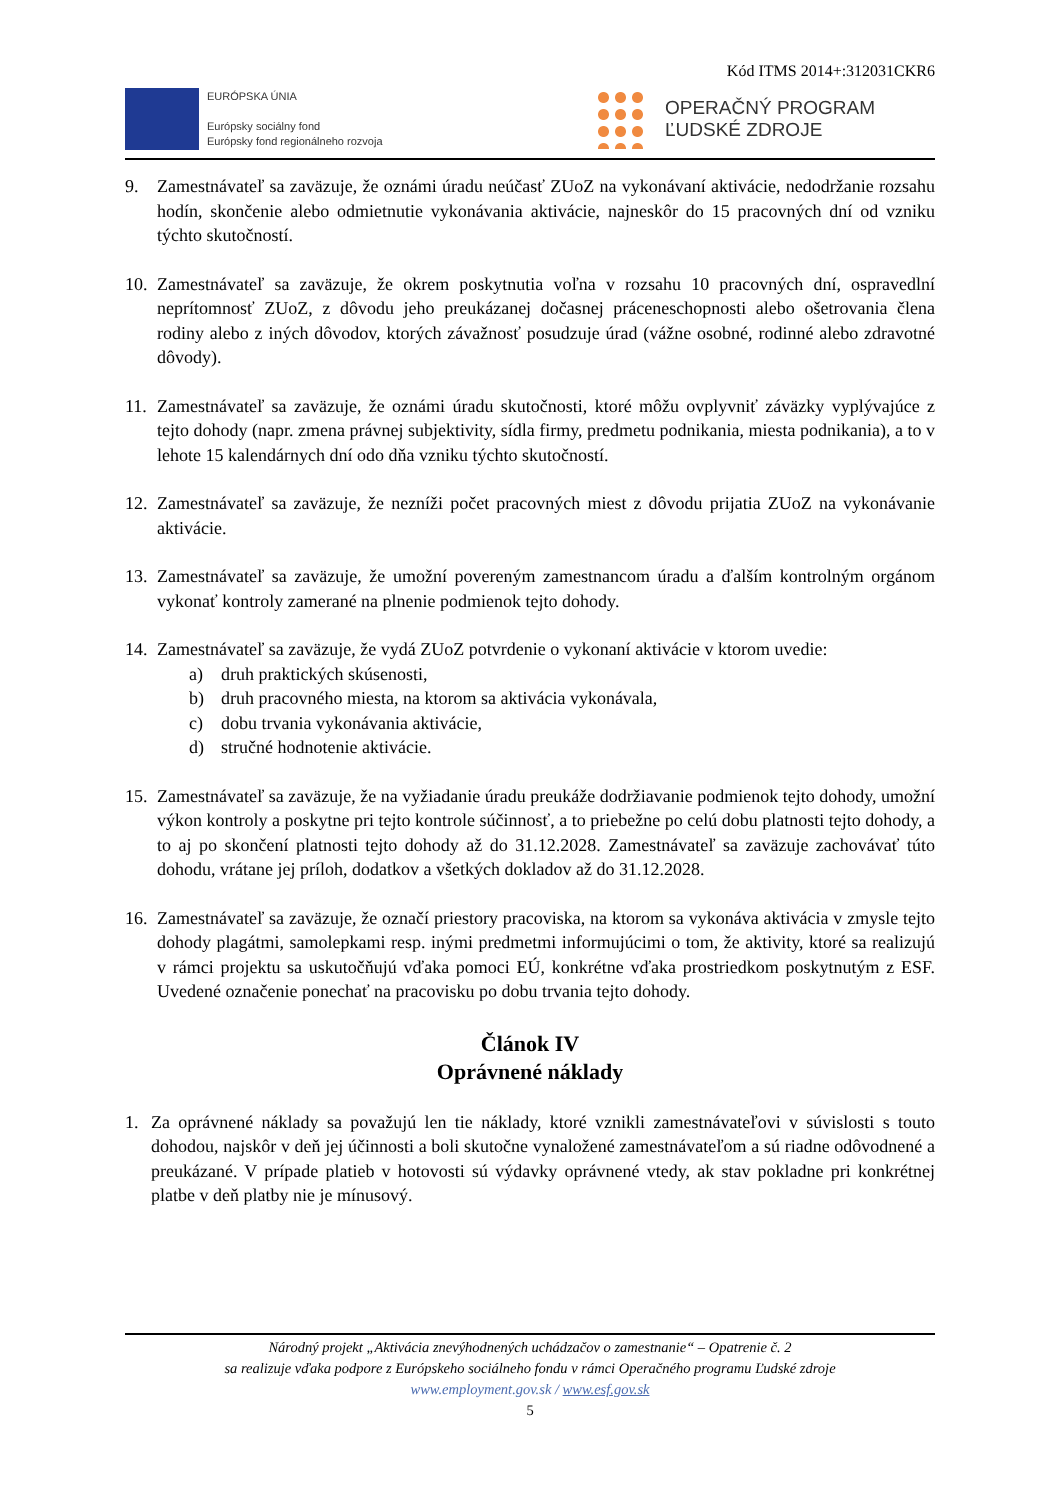Kód ITMS 2014+:312031CKR6
EURÓPSKA ÚNIA
Európsky sociálny fond
Európsky fond regionálneho rozvoja
OPERAČNÝ PROGRAM
ĽUDSKÉ ZDROJE
9. Zamestnávateľ sa zaväzuje, že oznámi úradu neúčasť ZUoZ na vykonávaní aktivácie, nedodržanie rozsahu hodín, skončenie alebo odmietnutie vykonávania aktivácie, najneskôr do 15 pracovných dní od vzniku týchto skutočností.
10.
Zamestnávateľ sa zaväzuje, že okrem poskytnutia voľna v rozsahu 10 pracovných dní, ospravedlní neprítomnosť ZUoZ, z dôvodu jeho preukázanej dočasnej práceneschopnosti alebo ošetrovania člena rodiny alebo z iných dôvodov, ktorých závažnosť posudzuje úrad (vážne osobné, rodinné alebo zdravotné dôvody).
11.
Zamestnávateľ sa zaväzuje, že oznámi úradu skutočnosti, ktoré môžu ovplyvniť záväzky vyplývajúce z tejto dohody (napr. zmena právnej subjektivity, sídla firmy, predmetu podnikania, miesta podnikania), a to v lehote 15 kalendárnych dní odo dňa vzniku týchto skutočností.
12.
Zamestnávateľ sa zaväzuje, že nezníži počet pracovných miest z dôvodu prijatia ZUoZ na vykonávanie aktivácie.
13.
Zamestnávateľ sa zaväzuje, že umožní povereným zamestnancom úradu a ďalším kontrolným orgánom vykonať kontroly zamerané na plnenie podmienok tejto dohody.
14.
Zamestnávateľ sa zaväzuje, že vydá ZUoZ potvrdenie o vykonaní aktivácie v ktorom uvedie:
a) druh praktických skúsenosti,
b) druh pracovného miesta, na ktorom sa aktivácia vykonávala,
c) dobu trvania vykonávania aktivácie,
d) stručné hodnotenie aktivácie.
15.
Zamestnávateľ sa zaväzuje, že na vyžiadanie úradu preukáže dodržiavanie podmienok tejto dohody, umožní výkon kontroly a poskytne pri tejto kontrole súčinnosť, a to priebežne po celú dobu platnosti tejto dohody, a to aj po skončení platnosti tejto dohody až do 31.12.2028. Zamestnávateľ sa zaväzuje zachovávať túto dohodu, vrátane jej príloh, dodatkov a všetkých dokladov až do 31.12.2028.
16.
Zamestnávateľ sa zaväzuje, že označí priestory pracoviska, na ktorom sa vykonáva aktivácia v zmysle tejto dohody plagátmi, samolepkami resp. inými predmetmi informujúcimi o tom, že aktivity, ktoré sa realizujú v rámci projektu sa uskutočňujú vďaka pomoci EÚ, konkrétne vďaka prostriedkom poskytnutým z ESF. Uvedené označenie ponechať na pracovisku po dobu trvania tejto dohody.
Článok IV
Oprávnené náklady
1. Za oprávnené náklady sa považujú len tie náklady, ktoré vznikli zamestnávateľovi v súvislosti s touto dohodou, najskôr v deň jej účinnosti a boli skutočne vynaložené zamestnávateľom a sú riadne odôvodnené a preukázané. V prípade platieb v hotovosti sú výdavky oprávnené vtedy, ak stav pokladne pri konkrétnej platbe v deň platby nie je mínusový.
Národný projekt „Aktivácia znevýhodnených uchádzačov o zamestnanie“ – Opatrenie č. 2
sa realizuje vďaka podpore z Európskeho sociálneho fondu v rámci Operačného programu Ľudské zdroje
www.employment.gov.sk / www.esf.gov.sk
5